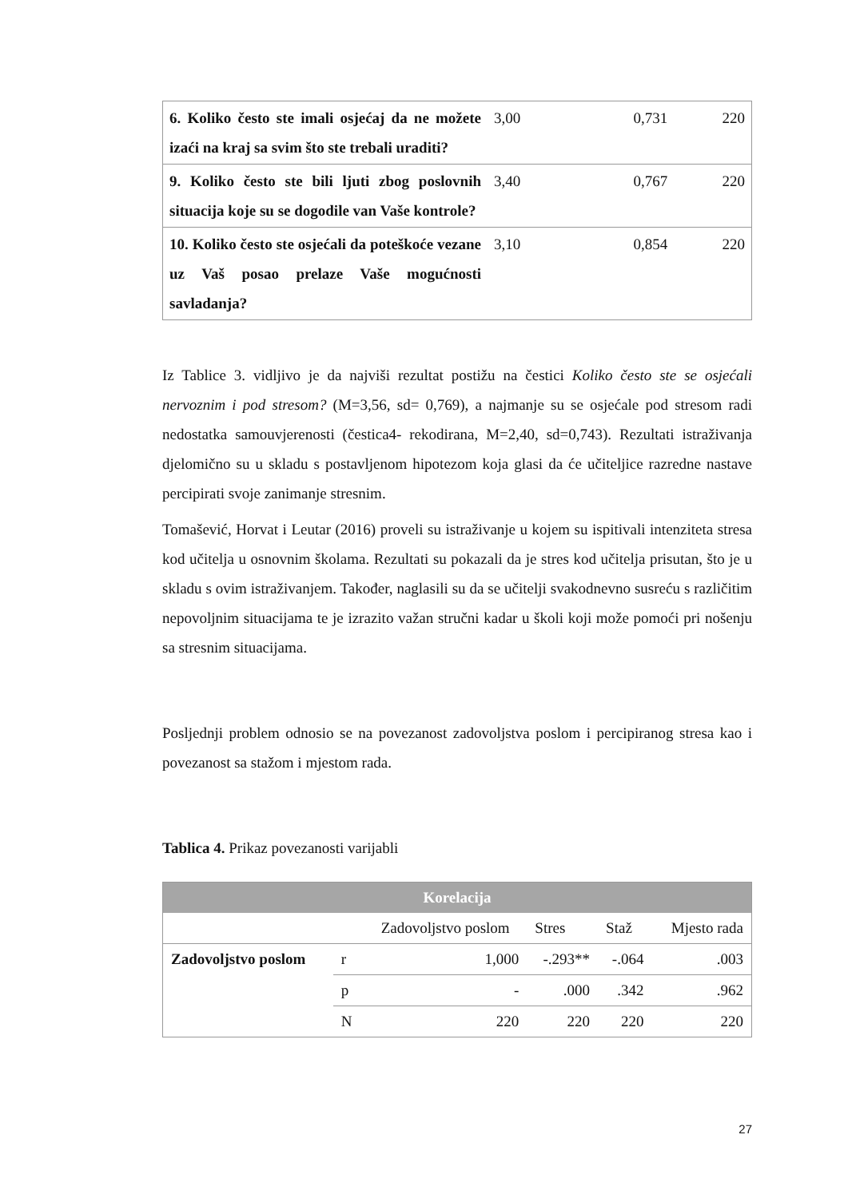| 6. Koliko često ste imali osjećaj da ne možete izaći na kraj sa svim što ste trebali uraditi? | 3,00 | 0,731 | 220 |
| 9. Koliko često ste bili ljuti zbog poslovnih situacija koje su se dogodile van Vaše kontrole? | 3,40 | 0,767 | 220 |
| 10. Koliko često ste osjećali da poteškoće vezane uz Vaš posao prelaze Vaše mogućnosti savladanja? | 3,10 | 0,854 | 220 |
Iz Tablice 3. vidljivo je da najviši rezultat postižu na čestici Koliko često ste se osjećali nervoznim i pod stresom? (M=3,56, sd= 0,769), a najmanje su se osjećale pod stresom radi nedostatka samouvjerenosti (čestica4- rekodirana, M=2,40, sd=0,743). Rezultati istraživanja djelomično su u skladu s postavljenom hipotezom koja glasi da će učiteljice razredne nastave percipirati svoje zanimanje stresnim.
Tomašević, Horvat i Leutar (2016) proveli su istraživanje u kojem su ispitivali intenziteta stresa kod učitelja u osnovnim školama. Rezultati su pokazali da je stres kod učitelja prisutan, što je u skladu s ovim istraživanjem. Također, naglasili su da se učitelji svakodnevno susreću s različitim nepovoljnim situacijama te je izrazito važan stručni kadar u školi koji može pomoći pri nošenju sa stresnim situacijama.
Posljednji problem odnosio se na povezanost zadovoljstva poslom i percipiranog stresa kao i povezanost sa stažom i mjestom rada.
Tablica 4. Prikaz povezanosti varijabli
| Korelacija | | | | | |
| | | Zadovoljstvo poslom | Stres | Staž | Mjesto rada |
| Zadovoljstvo poslom | r | 1,000 | -.293** | -.064 | .003 |
| | p | - | .000 | .342 | .962 |
| | N | 220 | 220 | 220 | 220 |
27